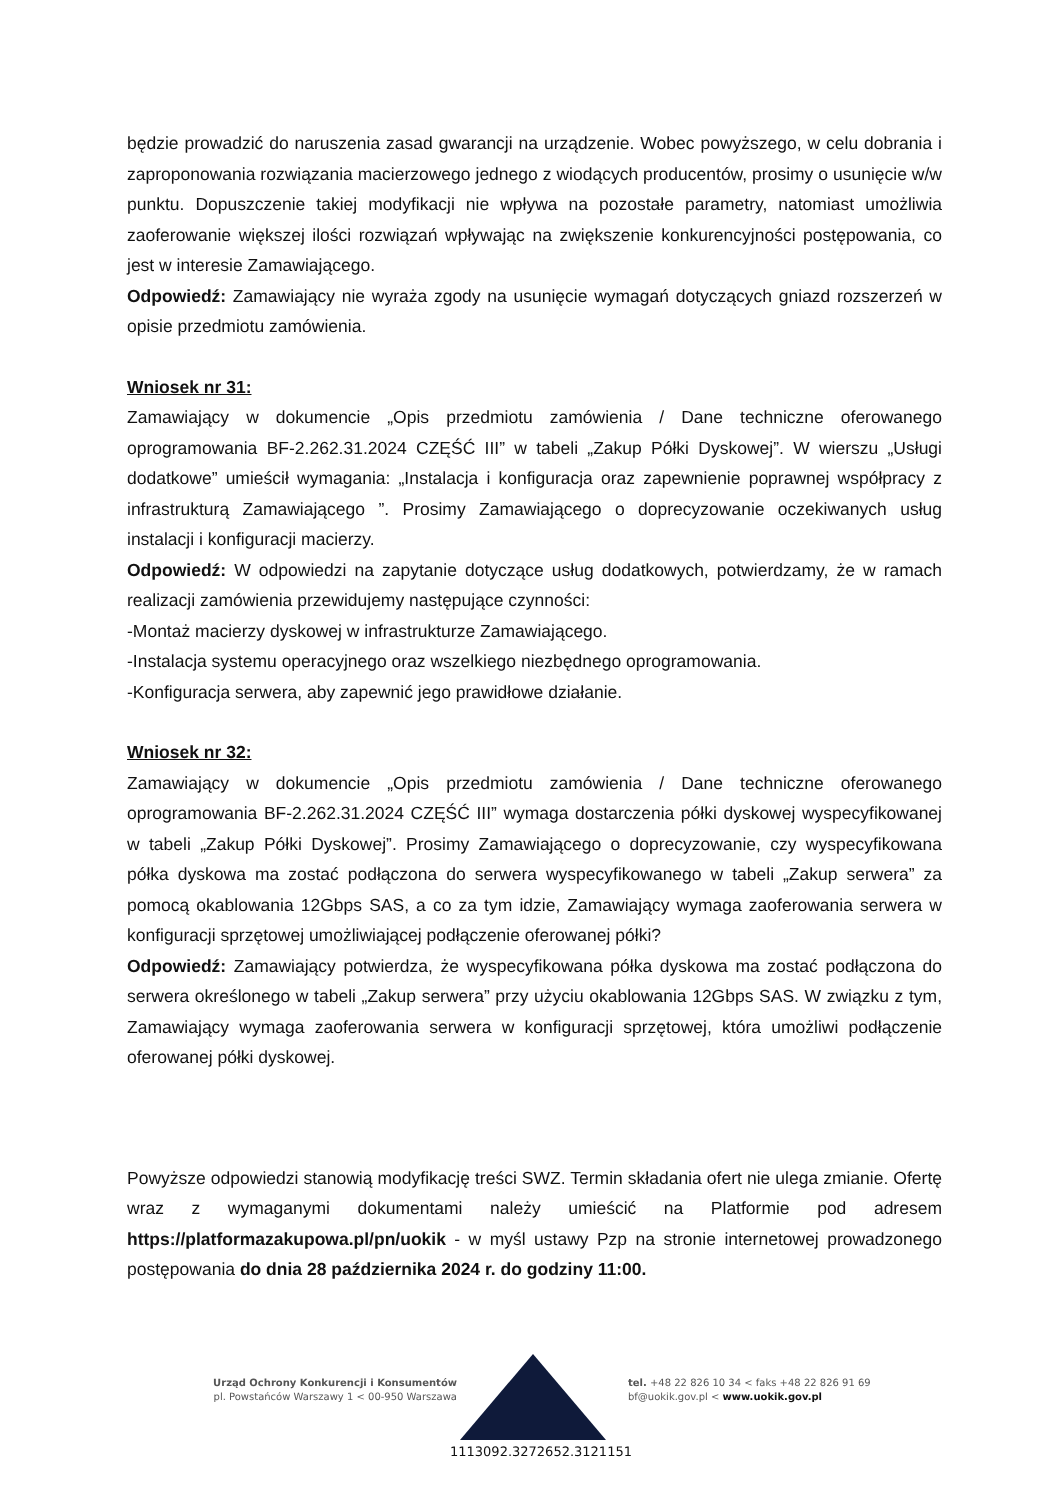będzie prowadzić do naruszenia zasad gwarancji na urządzenie. Wobec powyższego, w celu dobrania i zaproponowania rozwiązania macierzowego jednego z wiodących producentów, prosimy o usunięcie w/w punktu. Dopuszczenie takiej modyfikacji nie wpływa na pozostałe parametry, natomiast umożliwia zaoferowanie większej ilości rozwiązań wpływając na zwiększenie konkurencyjności postępowania, co jest w interesie Zamawiającego.
Odpowiedź: Zamawiający nie wyraża zgody na usunięcie wymagań dotyczących gniazd rozszerzeń w opisie przedmiotu zamówienia.
Wniosek nr 31:
Zamawiający w dokumencie „Opis przedmiotu zamówienia / Dane techniczne oferowanego oprogramowania BF-2.262.31.2024 CZĘŚĆ III” w tabeli „Zakup Półki Dyskowej”. W wierszu „Usługi dodatkowe” umieścił wymagania: „Instalacja i konfiguracja oraz zapewnienie poprawnej współpracy z infrastrukturą Zamawiającego ”. Prosimy Zamawiającego o doprecyzowanie oczekiwanych usług instalacji i konfiguracji macierzy.
Odpowiedź: W odpowiedzi na zapytanie dotyczące usług dodatkowych, potwierdzamy, że w ramach realizacji zamówienia przewidujemy następujące czynności:
-Montaż macierzy dyskowej w infrastrukturze Zamawiającego.
-Instalacja systemu operacyjnego oraz wszelkiego niezbędnego oprogramowania.
-Konfiguracja serwera, aby zapewnić jego prawidłowe działanie.
Wniosek nr 32:
Zamawiający w dokumencie „Opis przedmiotu zamówienia / Dane techniczne oferowanego oprogramowania BF-2.262.31.2024 CZĘŚĆ III” wymaga dostarczenia półki dyskowej wyspecyfikowanej w tabeli „Zakup Półki Dyskowej”. Prosimy Zamawiającego o doprecyzowanie, czy wyspecyfikowana półka dyskowa ma zostać podłączona do serwera wyspecyfikowanego w tabeli „Zakup serwera” za pomocą okablowania 12Gbps SAS, a co za tym idzie, Zamawiający wymaga zaoferowania serwera w konfiguracji sprzętowej umożliwiającej podłączenie oferowanej półki?
Odpowiedź: Zamawiający potwierdza, że wyspecyfikowana półka dyskowa ma zostać podłączona do serwera określonego w tabeli „Zakup serwera” przy użyciu okablowania 12Gbps SAS. W związku z tym, Zamawiający wymaga zaoferowania serwera w konfiguracji sprzętowej, która umożliwi podłączenie oferowanej półki dyskowej.
Powyższe odpowiedzi stanowią modyfikację treści SWZ. Termin składania ofert nie ulega zmianie. Ofertę wraz z wymaganymi dokumentami należy umieścić na Platformie pod adresem https://platformazakupowa.pl/pn/uokik - w myśl ustawy Pzp na stronie internetowej prowadzonego postępowania do dnia 28 października 2024 r. do godziny 11:00.
Urząd Ochrony Konkurencji i Konsumentów
pl. Powstańców Warszawy 1 < 00-950 Warszawa
tel. +48 22 826 10 34 < faks +48 22 826 91 69
bf@uokik.gov.pl < www.uokik.gov.pl
1113092.3272652.3121151